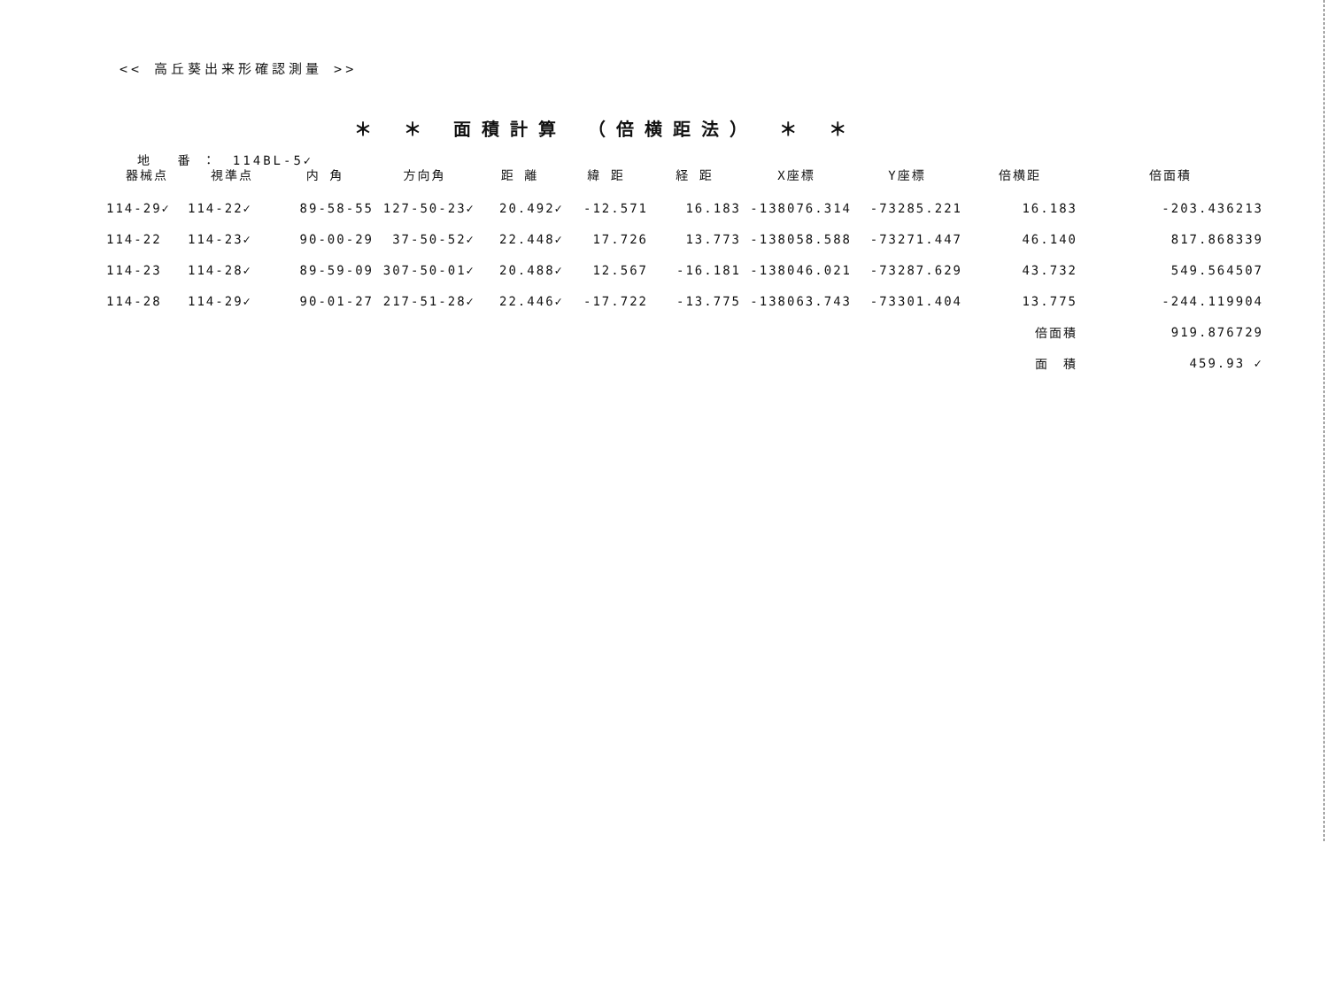<< 高丘葵出来形確認測量 >>
＊ ＊ 面積計算 （倍横距法） ＊ ＊
地　 番 ：　114BL-5✓
| 器械点 | 視準点 | 内 角 | 方向角 | 距 離 | 緯 距 | 経 距 | X座標 | Y座標 | 倍横距 | 倍面積 |
| --- | --- | --- | --- | --- | --- | --- | --- | --- | --- | --- |
| 114-29✓ | 114-22✓ | 89-58-55 | 127-50-23✓ | 20.492✓ | -12.571 | 16.183 | -138076.314 | -73285.221 | 16.183 | -203.436213 |
| 114-22 | 114-23✓ | 90-00-29 | 37-50-52✓ | 22.448✓ | 17.726 | 13.773 | -138058.588 | -73271.447 | 46.140 | 817.868339 |
| 114-23 | 114-28✓ | 89-59-09 | 307-50-01✓ | 20.488✓ | 12.567 | -16.181 | -138046.021 | -73287.629 | 43.732 | 549.564507 |
| 114-28 | 114-29✓ | 90-01-27 | 217-51-28✓ | 22.446✓ | -17.722 | -13.775 | -138063.743 | -73301.404 | 13.775 | -244.119904 |
| | | | | | | | | | 倍面積 | 919.876729 |
| | | | | | | | | | 面 積 | 459.93 ✓ |